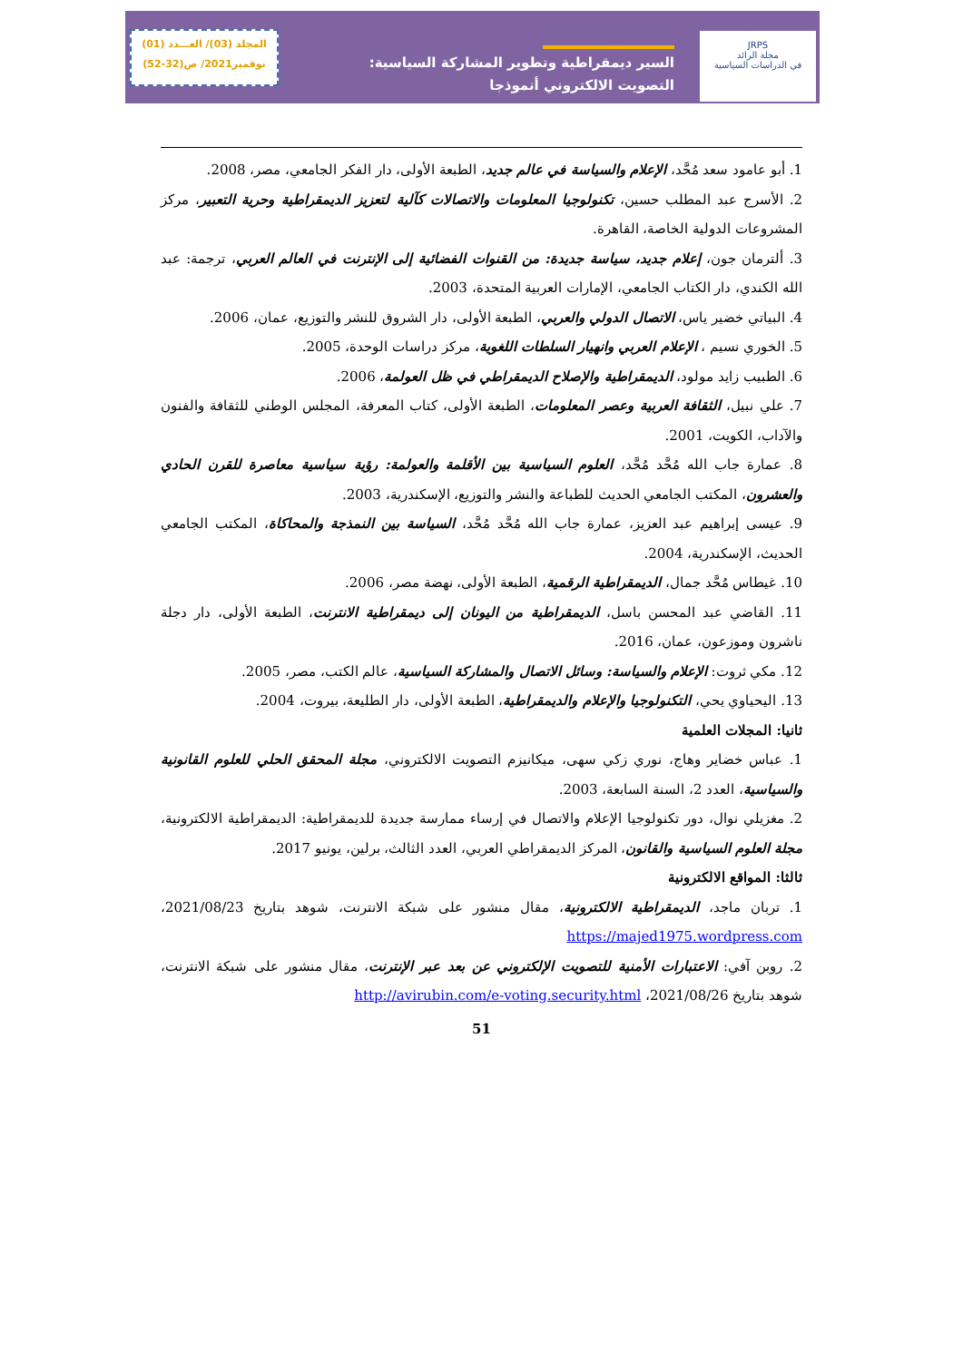المجلد (03)/ العـــدد (01)
نوفمبر2021/ ص(32-52)
السير ديمقراطية وتطوير المشاركة السياسية:
التصويت الالكتروني أنموذجا
JRPS
مجلة الرائد
في الدراسات السياسية
1. أبو عامود سعد مُحَّد، الإعلام والسياسة في عالم جديد، الطبعة الأولى، دار الفكر الجامعي، مصر، 2008.
2. الأسرج عبد المطلب حسين، تكنولوجيا المعلومات والاتصالات كآلية لتعزيز الديمقراطية وحرية التعبير، مركز المشروعات الدولية الخاصة، القاهرة.
3. ألترمان جون، إعلام جديد، سياسة جديدة: من القنوات الفضائية إلى الإنترنت في العالم العربي، ترجمة: عبد الله الكندي، دار الكتاب الجامعي، الإمارات العربية المتحدة، 2003.
4. البياتي خضير ياس، الاتصال الدولي والعربي، الطبعة الأولى، دار الشروق للنشر والتوزيع، عمان، 2006.
5. الخوري نسيم ، الإعلام العربي وانهيار السلطات اللغوية، مركز دراسات الوحدة، 2005.
6. الطبيب زايد مولود، الديمقراطية والإصلاح الديمقراطي في ظل العولمة، 2006.
7. علي نبيل، الثقافة العربية وعصر المعلومات، الطبعة الأولى، كتاب المعرفة، المجلس الوطني للثقافة والفنون والآداب، الكويت، 2001.
8. عمارة جاب الله مُحَّد مُحَّد، العلوم السياسية بين الأقلمة والعولمة: رؤية سياسية معاصرة للقرن الحادي والعشرون، المكتب الجامعي الحديث للطباعة والنشر والتوزيع، الإسكندرية، 2003.
9. عيسى إبراهيم عبد العزيز، عمارة جاب الله مُحَّد مُحَّد، السياسة بين النمذجة والمحاكاة، المكتب الجامعي الحديث، الإسكندرية، 2004.
10. غيطاس مُحَّد جمال، الديمقراطية الرقمية، الطبعة الأولى، نهضة مصر، 2006.
11. القاضي عبد المحسن باسل، الديمقراطية من اليونان إلى ديمقراطية الانترنت، الطبعة الأولى، دار دجلة ناشرون وموزعون، عمان، 2016.
12. مكي ثروت: الإعلام والسياسة: وسائل الاتصال والمشاركة السياسية، عالم الكتب، مصر، 2005.
13. اليحياوي يحي، التكنولوجيا والإعلام والديمقراطية، الطبعة الأولى، دار الطليعة، بيروت، 2004.
ثانيا: المجلات العلمية
1. عباس خضاير وهاج، نوري زكي سهى، ميكانيزم التصويت الالكتروني، مجلة المحقق الحلي للعلوم القانونية والسياسية، العدد 2، السنة السابعة، 2003.
2. مغزيلي نوال، دور تكنولوجيا الإعلام والاتصال في إرساء ممارسة جديدة للديمقراطية: الديمقراطية الالكترونية، مجلة العلوم السياسية والقانون، المركز الديمقراطي العربي، العدد الثالث، برلين، يونيو 2017.
ثالثا: المواقع الالكترونية
1. تربان ماجد، الديمقراطية الالكترونية، مقال منشور على شبكة الانترنت، شوهد بتاريخ 2021/08/23، https://majed1975.wordpress.com
2. روبن آفي: الاعتبارات الأمنية للتصويت الإلكتروني عن بعد عبر الإنترنت، مقال منشور على شبكة الانترنت، شوهد بتاريخ 2021/08/26، http://avirubin.com/e-voting.security.html
51